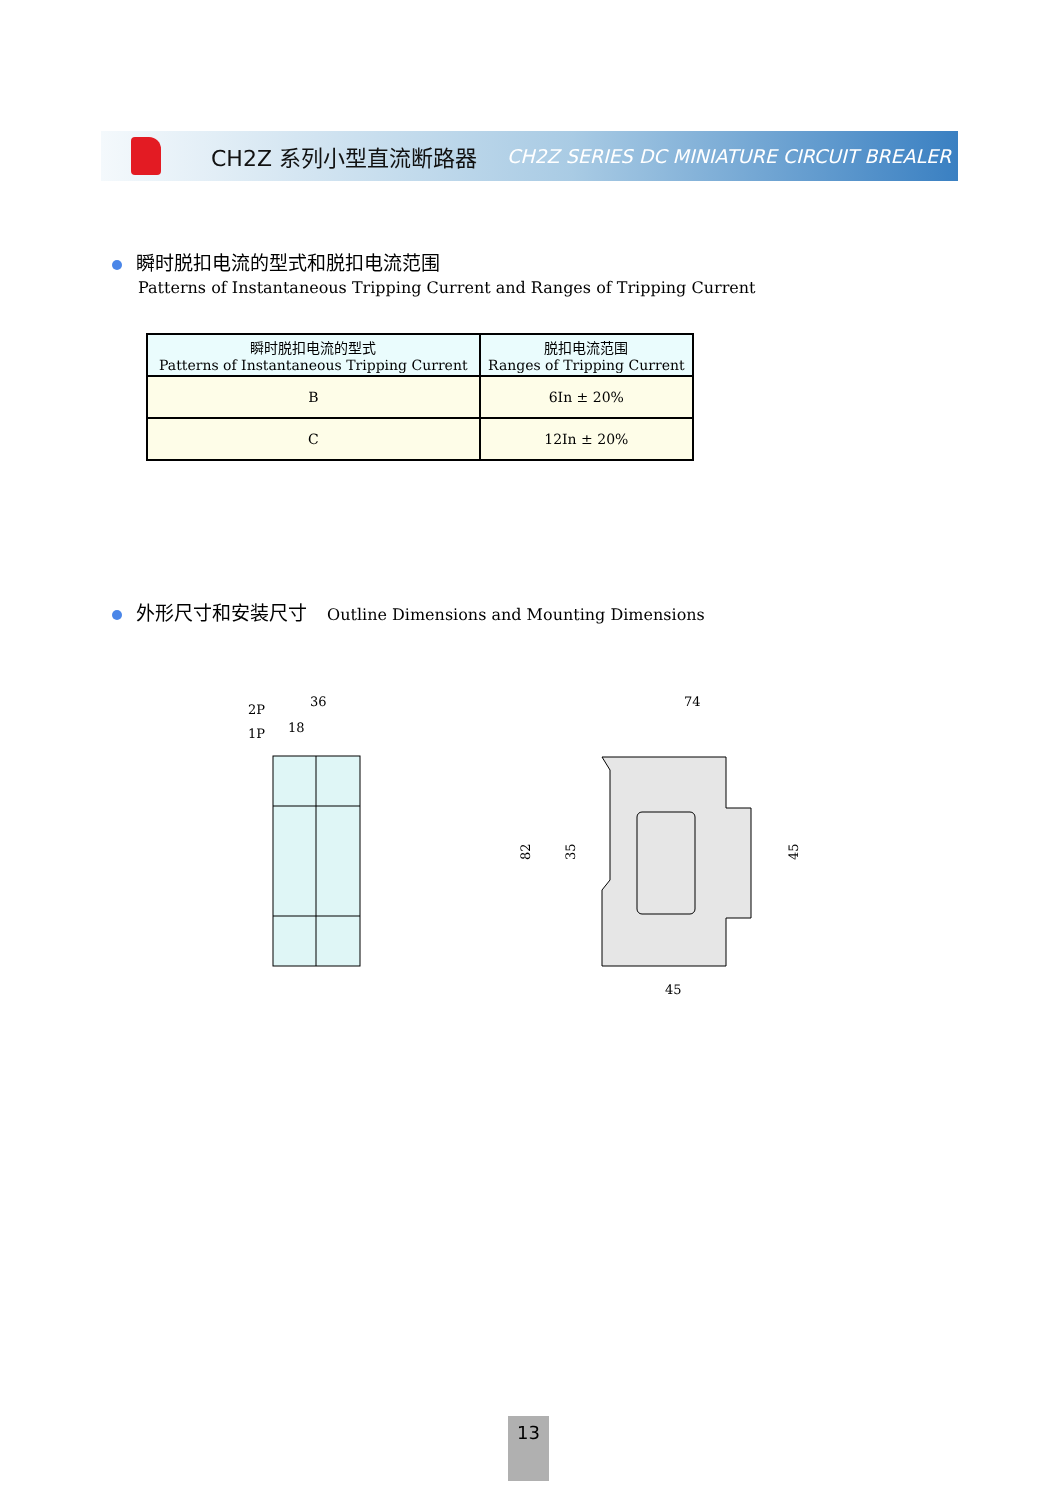CH2Z 系列小型直流断路器
CH2Z SERIES DC MINIATURE CIRCUIT BREALER
瞬时脱扣电流的型式和脱扣电流范围
Patterns of Instantaneous Tripping Current and Ranges of Tripping Current
| 瞬时脱扣电流的型式 Patterns of Instantaneous Tripping Current | 脱扣电流范围 Ranges of Tripping Current |
| --- | --- |
| B | 6In ± 20% |
| C | 12In ± 20% |
外形尺寸和安装尺寸 Outline Dimensions and Mounting Dimensions
2P
1P
36
18
74
45
82
35
45
13